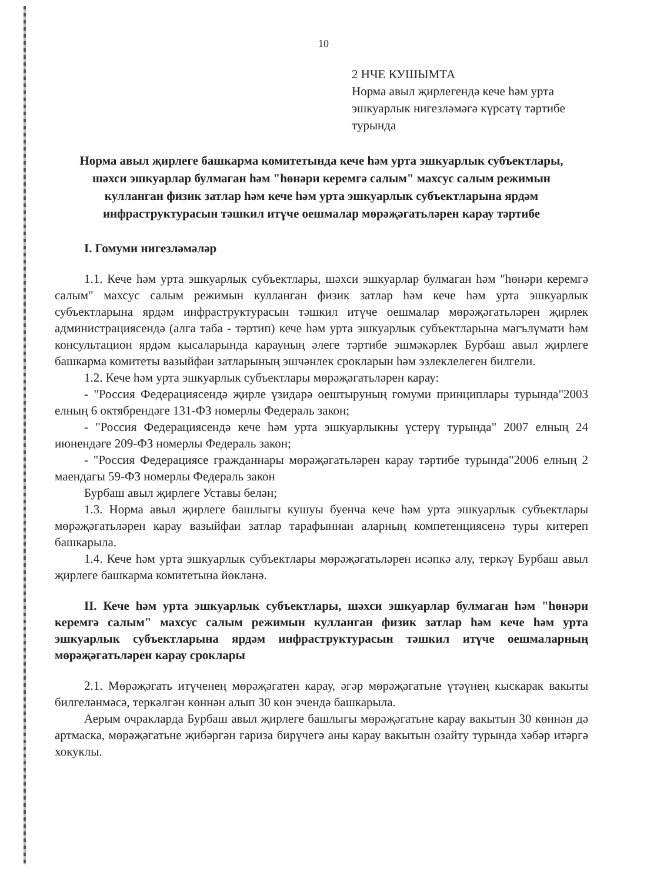10
2 НЧЕ КУШЫМТА
Норма авыл җирлегендә кече һәм урта эшкуарлык нигезләмәгә күрсәтү тәртибе турында
Норма авыл җирлеге башкарма комитетында кече һәм урта эшкуарлык субъектлары, шәхси эшкуарлар булмаган һәм "һөнәри керемгә салым" махсус салым режимын кулланган физик затлар һәм кече һәм урта эшкуарлык субъектларына ярдәм инфраструктурасын тәшкил итүче оешмалар мөрәҗәгатьләрен карау тәртибе
I. Гомуми нигезләмәләр
1.1. Кече һәм урта эшкуарлык субъектлары, шәхси эшкуарлар булмаган һәм "һөнәри керемгә салым" махсус салым режимын кулланган физик затлар һәм кече һәм урта эшкуарлык субъектларына ярдәм инфраструктурасын тәшкил итүче оешмалар мөрәҗәгатьләрен җирлек администрациясендә (алга таба - тәртип) кече һәм урта эшкуарлык субъектларына мәгълүмати һәм консультацион ярдәм кысаларында карауның әлеге тәртибе эшмәкәрлек Бурбаш авыл җирлеге башкарма комитеты вазыйфаи затларының эшчәнлек срокларын һәм эзлеклелеген билгели.
1.2. Кече һәм урта эшкуарлык субъектлары мөрәҗәгатьләрен карау:
- "Россия Федерациясендә җирле үзидарә оештыруның гомуми принциплары турында"2003 елның 6 октябрендәге 131-ФЗ номерлы Федераль закон;
- "Россия Федерациясендә кече һәм урта эшкуарлыкны үстерү турында" 2007 елның 24 июнендәге 209-ФЗ номерлы Федераль закон;
- "Россия Федерациясе гражданнары мөрәҗәгатьләрен карау тәртибе турында"2006 елның 2 маендагы 59-ФЗ номерлы Федераль закон
Бурбаш авыл җирлеге Уставы белән;
1.3. Норма авыл җирлеге башлыгы кушуы буенча кече һәм урта эшкуарлык субъектлары мөрәҗәгатьләрен карау вазыйфаи затлар тарафыннан аларның компетенциясенә туры китереп башкарыла.
1.4. Кече һәм урта эшкуарлык субъектлары мөрәҗәгатьләрен исәпкә алу, теркәү Бурбаш авыл җирлеге башкарма комитетына йөкләнә.
II. Кече һәм урта эшкуарлык субъектлары, шәхси эшкуарлар булмаган һәм "һөнәри керемгә салым" махсус салым режимын кулланган физик затлар һәм кече һәм урта эшкуарлык субъектларына ярдәм инфраструктурасын тәшкил итүче оешмаларның мөрәҗәгатьләрен карау сроклары
2.1. Мөрәҗәгать итүченең мөрәҗәгатен карау, әгәр мөрәҗәгатьне үтәүнең кыскарак вакыты билгеләнмәсә, теркәлгән көннән алып 30 көн эчендә башкарыла.
Аерым очракларда Бурбаш авыл җирлеге башлыгы мөрәҗәгатьне карау вакытын 30 көннән дә артмаска, мөрәҗәгатьне җибәргән гариза бирүчегә аны карау вакытын озайту турында хәбәр итәргә хокуклы.